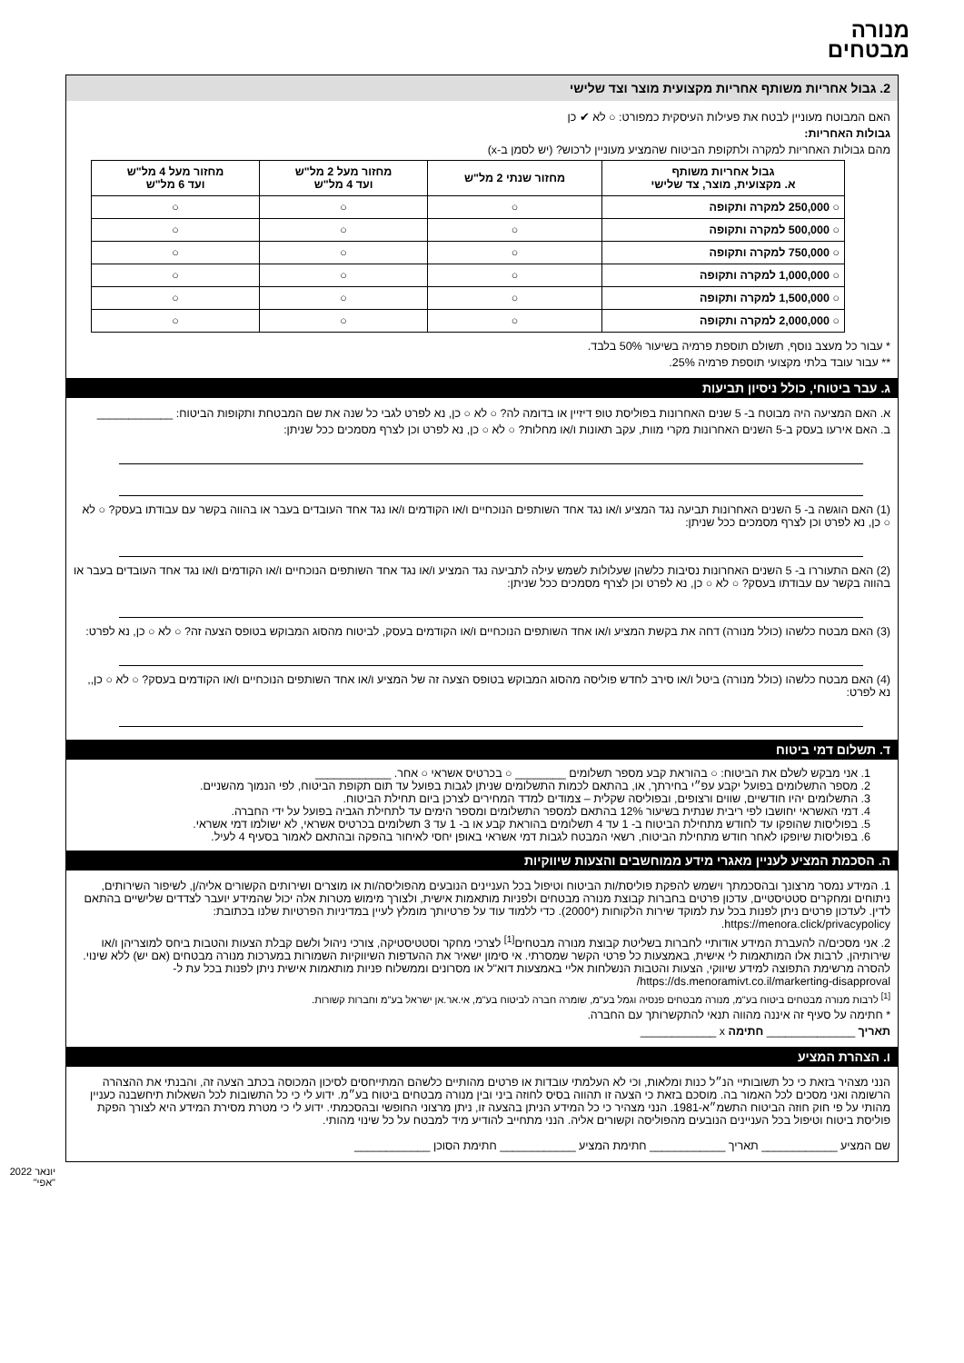מנורה
מבטחים
2. גבול אחריות משותף אחריות מקצועית מוצר וצד שלישי
האם המבוטח מעוניין לבטח את פעילות העיסקית כמפורט: ○ לא ✔ כן
גבולות האחריות:
מהם גבולות האחריות למקרה ולתקופת הביטוח שהמציע מעוניין לרכוש? (יש לסמן ב-x)
| גבול אחריות משותף א. מקצועית, מוצר, צד שלישי | מחזור שנתי 2 מל"ש | מחזור מעל 2 מל"ש ועד 4 מל"ש | מחזור מעל 4 מל"ש ועד 6 מל"ש |
| --- | --- | --- | --- |
| ○ 250,000 למקרה ותקופה | ○ | ○ | ○ |
| ○ 500,000 למקרה ותקופה | ○ | ○ | ○ |
| ○ 750,000 למקרה ותקופה | ○ | ○ | ○ |
| ○ 1,000,000 למקרה ותקופה | ○ | ○ | ○ |
| ○ 1,500,000 למקרה ותקופה | ○ | ○ | ○ |
| ○ 2,000,000 למקרה ותקופה | ○ | ○ | ○ |
* עבור כל מעצב נוסף, תשולם תוספת פרמיה בשיעור 50% בלבד.
** עבור עובד בלתי מקצועי תוספת פרמיה 25%.
ג. עבר ביטוחי, כולל ניסיון תביעות
א. האם המציעה היה מבוטח ב- 5 שנים האחרונות בפוליסת טופ דיזיין או בדומה לה? ○ לא ○ כן, נא לפרט לגבי כל שנה את שם המבטחת ותקופות הביטוח: ____________
ב. האם אירעו בעסק ב-5 השנים האחרונות מקרי מוות, עקב תאונות ו/או מחלות? ○ לא ○ כן, נא לפרט וכן לצרף מסמכים ככל שניתן:
(1) האם הוגשה ב- 5 השנים האחרונות תביעה נגד המציע ו/או נגד אחד השותפים הנוכחיים ו/או הקודמים ו/או נגד אחד העובדים בעבר או בהווה בקשר עם עבודתו בעסק? ○ לא ○ כן, נא לפרט וכן לצרף מסמכים ככל שניתן:
(2) האם התעוררו ב- 5 השנים האחרונות נסיבות כלשהן שעלולות לשמש עילה לתביעה נגד המציע ו/או נגד אחד השותפים הנוכחיים ו/או הקודמים ו/או נגד אחד העובדים בעבר או בהווה בקשר עם עבודתו בעסק? ○ לא ○ כן, נא לפרט וכן לצרף מסמכים ככל שניתן:
(3) האם מבטח כלשהו (כולל מנורה) דחה את בקשת המציע ו/או אחד השותפים הנוכחיים ו/או הקודמים בעסק, לביטוח מהסוג המבוקש בטופס הצעה זה? ○ לא ○ כן, נא לפרט:
(4) האם מבטח כלשהו (כולל מנורה) ביטל ו/או סירב לחדש פוליסה מהסוג המבוקש בטופס הצעה זה של המציע ו/או אחד השותפים הנוכחיים ו/או הקודמים בעסק? ○ לא ○ כן,, נא לפרט:
ד. תשלום דמי ביטוח
1. אני מבקש לשלם את הביטוח: ○ בהוראת קבע מספר תשלומים ________ ○ בכרטיס אשראי ○ אחר. ____________
2. מספר התשלומים בפועל יקבע עפ״י בחירתך, או, בהתאם לכמות התשלומים שניתן לגבות בפועל עד תום תקופת הביטוח, לפי הנמוך מהשניים.
3. התשלומים יהיו חודשיים, שווים ורצופים, ובפוליסה שקלית – צמודים למדד המחירים לצרכן ביום תחילת הביטוח.
4. דמי האשראי יחושבו לפי ריבית שנתית בשיעור 12% בהתאם למספר התשלומים ומספר הימים עד לתחילת הגביה בפועל על ידי החברה.
5. בפוליסות שהופקו עד לחודש מתחילת הביטוח ב- 1 עד 4 תשלומים בהוראת קבע או ב- 1 עד 3 תשלומים בכרטיס אשראי, לא ישולמו דמי אשראי.
6. בפוליסות שיופקו לאחר חודש מתחילת הביטוח, רשאי המבטח לגבות דמי אשראי באופן יחסי לאיחור בהפקה ובהתאם לאמור בסעיף 4 לעיל.
ה. הסכמת המציע לעניין מאגרי מידע ממוחשבים והצעות שיווקיות
1. המידע נמסר מרצונך ובהסכמתך וישמש להפקת פוליסת/ות הביטוח וטיפול בכל העניינים הנובעים מהפוליסה/ות או מוצרים ושירותים הקשורים אליה/ן, לשיפור השירותים, ניתוחים ומחקרים סטטיסטיים, עדכון פרטים בחברות קבוצת מנורה מבטחים ולפניות מותאמות אישית, ולצורך מימוש מטרות אלה יכול שהמידע יועבר לצדדים שלישיים בהתאם לדין. לעדכון פרטים ניתן לפנות בכל עת למוקד שירות הלקוחות (*2000). כדי ללמוד עוד על פרטיותך מומלץ לעיין במדיניות הפרטיות שלנו בכתובת: https://menora.click/privacypolicy.
2. אני מסכים/ה להעברת המידע אודותיי לחברות בשליטת קבוצת מנורה מבטחים<sup>[1]</sup> לצרכי מחקר וסטטיסטיקה, צורכי ניהול ולשם קבלת הצעות והטבות ביחס למוצריהן ו/או שירותיהן, לרבות אלו המותאמות לי אישית, באמצעות כל פרטי הקשר שמסרתי. אי סימון ישאיר את ההעדפות השיווקיות השמורות במערכות מנורה מבטחים (אם יש) ללא שינוי. להסרה מרשימת התפוצה למידע שיווקי, הצעות והטבות הנשלחות אליי באמצעות דוא"ל או מסרונים וממשלוח פניות מותאמות אישית ניתן לפנות בכל עת ל- https://ds.menoramivt.co.il/markerting-disapproval/
<sup>[1]</sup> לרבות מנורה מבטחים ביטוח בע"מ, מנורה מבטחים פנסיה וגמל בע"מ, שומרה חברה לביטוח בע"מ, אי.אר.אן ישראל בע"מ וחברות קשורות.
* חתימה על סעיף זה איננה מהווה תנאי להתקשרותך עם החברה.
תאריך ______________ חתימה x ____________
ו. הצהרת המציע
הנני מצהיר בזאת כי כל תשובותיי הנ״ל כנות ומלאות, וכי לא העלמתי עובדות או פרטים מהותיים כלשהם המתייחסים לסיכון המכוסה בכתב הצעה זה, והבנתי את ההצהרה הרשומה ואני מסכים לכל האמור בה. מוסכם בזאת כי הצעה זו תהווה בסיס לחוזה ביני ובין מנורה מבטחים ביטוח בע״מ. ידוע לי כי כל התשובות לכל השאלות תיחשבנה כעניין מהותי על פי חוק חוזה הביטוח התשמ״א-1981. הנני מצהיר כי כל המידע הניתן בהצעה זו, ניתן מרצוני החופשי ובהסכמתי. ידוע לי כי מטרת מסירת המידע היא לצורך הפקת פוליסת ביטוח וטיפול בכל העניינים הנובעים מהפוליסה וקשורים אליה. הנני מתחייב להודיע מיד למבטח על כל שינוי מהותי.
שם המציע ____________ תאריך ____________ חתימת המציע ____________ חתימת הסוכן ____________
יונאר 2022 "אפי"